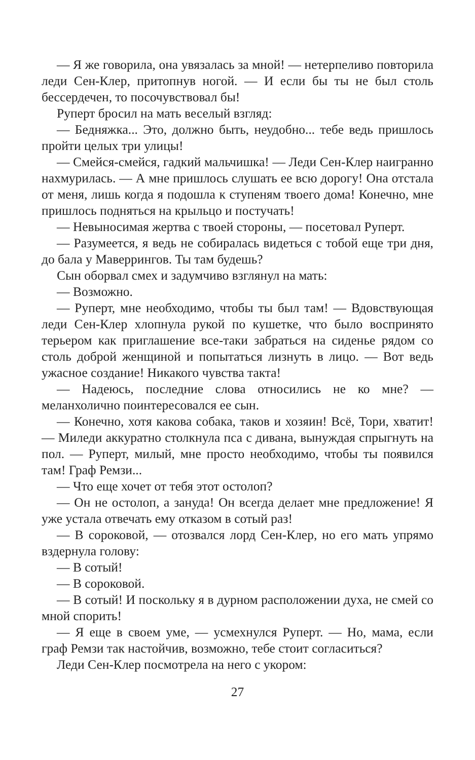— Я же говорила, она увязалась за мной! — нетерпеливо повторила леди Сен-Клер, притопнув ногой. — И если бы ты не был столь бессердечен, то посочувствовал бы!
Руперт бросил на мать веселый взгляд:
— Бедняжка... Это, должно быть, неудобно... тебе ведь пришлось пройти целых три улицы!
— Смейся-смейся, гадкий мальчишка! — Леди Сен-Клер наигранно нахмурилась. — А мне пришлось слушать ее всю дорогу! Она отстала от меня, лишь когда я подошла к ступеням твоего дома! Конечно, мне пришлось подняться на крыльцо и постучать!
— Невыносимая жертва с твоей стороны, — посетовал Руперт.
— Разумеется, я ведь не собиралась видеться с тобой еще три дня, до бала у Маверрингов. Ты там будешь?
Сын оборвал смех и задумчиво взглянул на мать:
— Возможно.
— Руперт, мне необходимо, чтобы ты был там! — Вдовствующая леди Сен-Клер хлопнула рукой по кушетке, что было воспринято терьером как приглашение все-таки забраться на сиденье рядом со столь доброй женщиной и попытаться лизнуть в лицо. — Вот ведь ужасное создание! Никакого чувства такта!
— Надеюсь, последние слова относились не ко мне? — меланхолично поинтересовался ее сын.
— Конечно, хотя какова собака, таков и хозяин! Всё, Тори, хватит! — Миледи аккуратно столкнула пса с дивана, вынуждая спрыгнуть на пол. — Руперт, милый, мне просто необходимо, чтобы ты появился там! Граф Ремзи...
— Что еще хочет от тебя этот остолоп?
— Он не остолоп, а зануда! Он всегда делает мне предложение! Я уже устала отвечать ему отказом в сотый раз!
— В сороковой, — отозвался лорд Сен-Клер, но его мать упрямо вздернула голову:
— В сотый!
— В сороковой.
— В сотый! И поскольку я в дурном расположении духа, не смей со мной спорить!
— Я еще в своем уме, — усмехнулся Руперт. — Но, мама, если граф Ремзи так настойчив, возможно, тебе стоит согласиться?
Леди Сен-Клер посмотрела на него с укором:
27